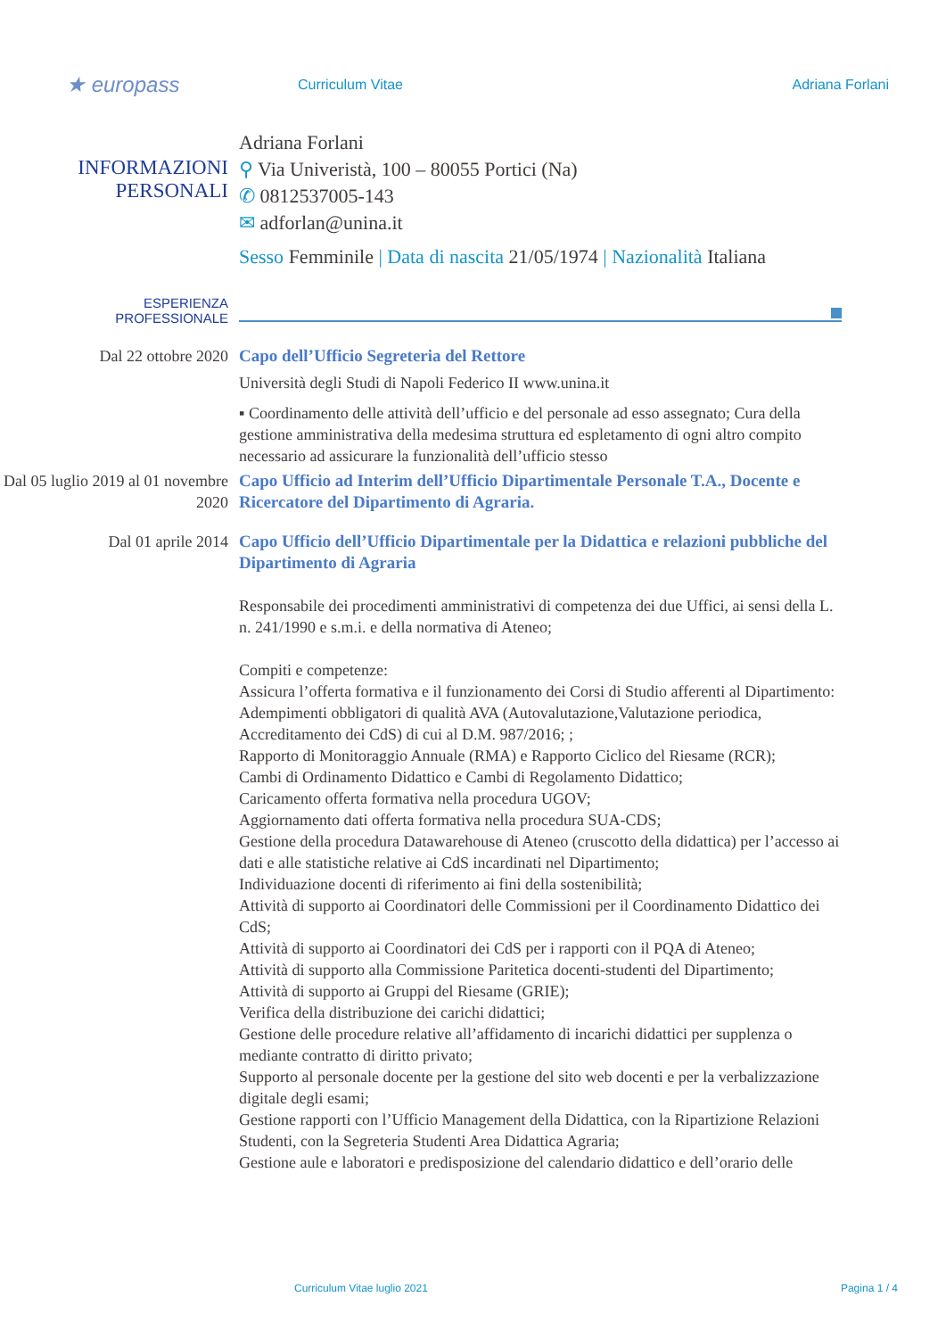★ europass
Curriculum Vitae Adriana Forlani
INFORMAZIONI
PERSONALI
Adriana Forlani
⚲ Via Univeristà, 100 – 80055 Portici (Na)
✆ 0812537005-143
✉ adforlan@unina.it
Sesso Femminile | Data di nascita 21/05/1974 | Nazionalità Italiana
ESPERIENZA
PROFESSIONALE
Dal 22 ottobre 2020
Capo dell’Ufficio Segreteria del Rettore
Università degli Studi di Napoli Federico II www.unina.it
▪ Coordinamento delle attività dell’ufficio e del personale ad esso assegnato; Cura della gestione amministrativa della medesima struttura ed espletamento di ogni altro compito necessario ad assicurare la funzionalità dell’ufficio stesso
Dal 05 luglio 2019 al 01 novembre 2020
Capo Ufficio ad Interim dell’Ufficio Dipartimentale Personale T.A., Docente e Ricercatore del Dipartimento di Agraria.
Dal 01 aprile 2014
Capo Ufficio dell’Ufficio Dipartimentale per la Didattica e relazioni pubbliche del Dipartimento di Agraria
Responsabile dei procedimenti amministrativi di competenza dei due Uffici, ai sensi della L. n. 241/1990 e s.m.i. e della normativa di Ateneo;
Compiti e competenze:
Assicura l’offerta formativa e il funzionamento dei Corsi di Studio afferenti al Dipartimento:
Adempimenti obbligatori di qualità AVA (Autovalutazione,Valutazione periodica, Accreditamento dei CdS) di cui al D.M. 987/2016; ;
Rapporto di Monitoraggio Annuale (RMA) e Rapporto Ciclico del Riesame (RCR);
Cambi di Ordinamento Didattico e Cambi di Regolamento Didattico;
Caricamento offerta formativa nella procedura UGOV;
Aggiornamento dati offerta formativa nella procedura SUA-CDS;
Gestione della procedura Datawarehouse di Ateneo (cruscotto della didattica) per l’accesso ai dati e alle statistiche relative ai CdS incardinati nel Dipartimento;
Individuazione docenti di riferimento ai fini della sostenibilità;
Attività di supporto ai Coordinatori delle Commissioni per il Coordinamento Didattico dei CdS;
Attività di supporto ai Coordinatori dei CdS per i rapporti con il PQA di Ateneo;
Attività di supporto alla Commissione Paritetica docenti-studenti del Dipartimento;
Attività di supporto ai Gruppi del Riesame (GRIE);
Verifica della distribuzione dei carichi didattici;
Gestione delle procedure relative all’affidamento di incarichi didattici per supplenza o mediante contratto di diritto privato;
Supporto al personale docente per la gestione del sito web docenti e per la verbalizzazione digitale degli esami;
Gestione rapporti con l’Ufficio Management della Didattica, con la Ripartizione Relazioni Studenti, con la Segreteria Studenti Area Didattica Agraria;
Gestione aule e laboratori e predisposizione del calendario didattico e dell’orario delle
Curriculum Vitae luglio 2021 Pagina 1 / 4